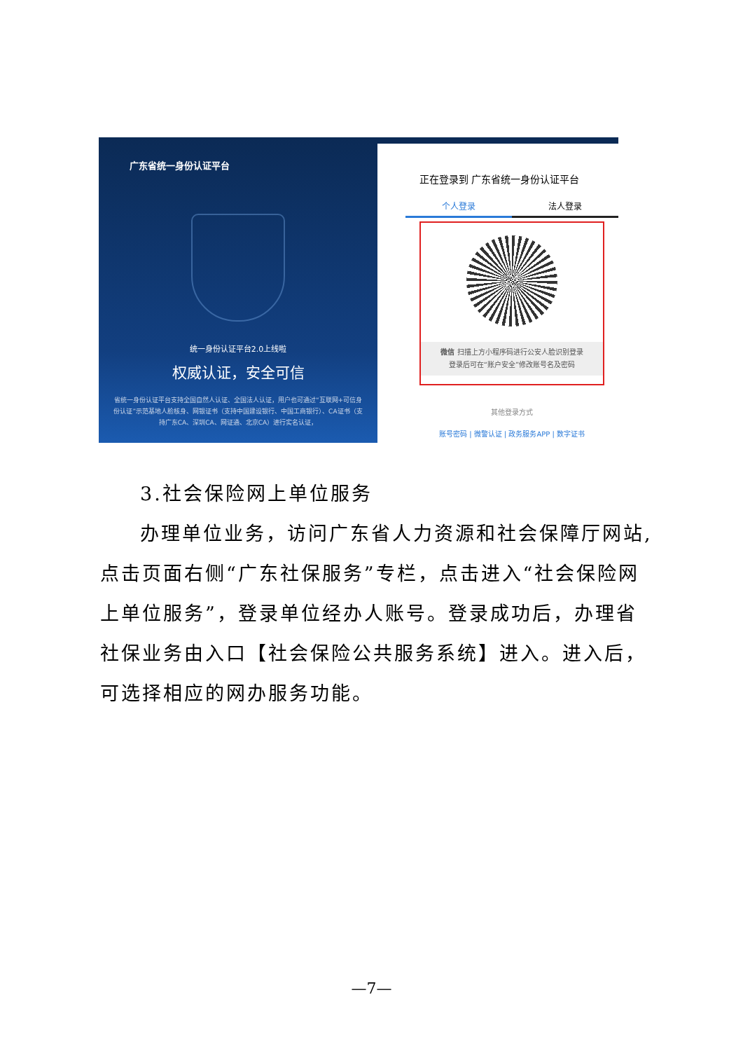广东省统一身份认证平台
统一身份认证平台2.0上线啦
权威认证，安全可信
省统一身份认证平台支持全国自然人认证、全国法人认证，用户也可通过“互联网+可信身份认证”示范基地人脸核身、网银证书（支持中国建设银行、中国工商银行）、CA证书（支持广东CA、深圳CA、网证通、北京CA）进行实名认证，
正在登录到 广东省统一身份认证平台
个人登录 法人登录
微信 扫描上方小程序码进行公安人脸识别登录
登录后可在“账户安全”修改账号名及密码
其他登录方式
账号密码 | 微警认证 | 政务服务APP | 数字证书
3.社会保险网上单位服务
办理单位业务，访问广东省人力资源和社会保障厅网站,点击页面右侧“广东社保服务”专栏，点击进入“社会保险网上单位服务”，登录单位经办人账号。登录成功后，办理省社保业务由入口【社会保险公共服务系统】进入。进入后，可选择相应的网办服务功能。
—7—